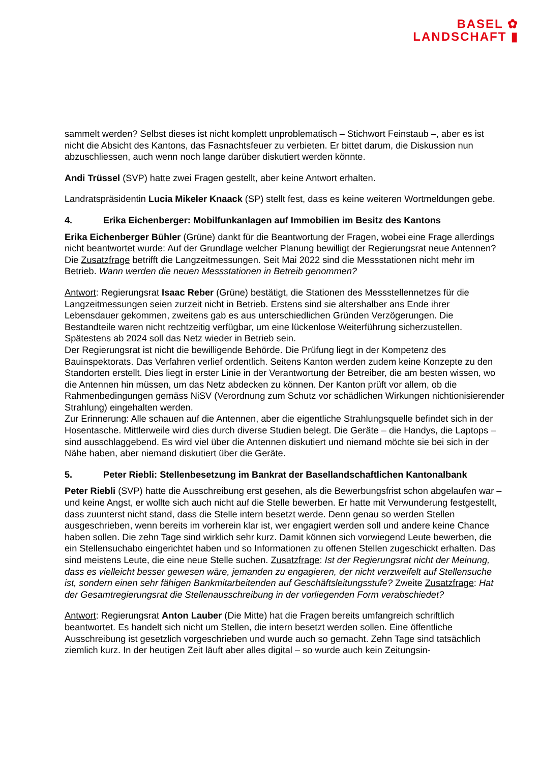BASEL ✿
LANDSCHAFT ▮
sammelt werden? Selbst dieses ist nicht komplett unproblematisch – Stichwort Feinstaub –, aber es ist nicht die Absicht des Kantons, das Fasnachtsfeuer zu verbieten. Er bittet darum, die Diskussion nun abzuschliessen, auch wenn noch lange darüber diskutiert werden könnte.
Andi Trüssel (SVP) hatte zwei Fragen gestellt, aber keine Antwort erhalten.
Landratspräsidentin Lucia Mikeler Knaack (SP) stellt fest, dass es keine weiteren Wortmeldungen gebe.
4. Erika Eichenberger: Mobilfunkanlagen auf Immobilien im Besitz des Kantons
Erika Eichenberger Bühler (Grüne) dankt für die Beantwortung der Fragen, wobei eine Frage allerdings nicht beantwortet wurde: Auf der Grundlage welcher Planung bewilligt der Regierungsrat neue Antennen?
Die Zusatzfrage betrifft die Langzeitmessungen. Seit Mai 2022 sind die Messstationen nicht mehr im Betrieb. Wann werden die neuen Messstationen in Betreib genommen?
Antwort: Regierungsrat Isaac Reber (Grüne) bestätigt, die Stationen des Messstellennetzes für die Langzeitmessungen seien zurzeit nicht in Betrieb. Erstens sind sie altershalber ans Ende ihrer Lebensdauer gekommen, zweitens gab es aus unterschiedlichen Gründen Verzögerungen. Die Bestandteile waren nicht rechtzeitig verfügbar, um eine lückenlose Weiterführung sicherzustellen. Spätestens ab 2024 soll das Netz wieder in Betrieb sein.
Der Regierungsrat ist nicht die bewilligende Behörde. Die Prüfung liegt in der Kompetenz des Bauinspektorats. Das Verfahren verlief ordentlich. Seitens Kanton werden zudem keine Konzepte zu den Standorten erstellt. Dies liegt in erster Linie in der Verantwortung der Betreiber, die am besten wissen, wo die Antennen hin müssen, um das Netz abdecken zu können. Der Kanton prüft vor allem, ob die Rahmenbedingungen gemäss NiSV (Verordnung zum Schutz vor schädlichen Wirkungen nichtionisierender Strahlung) eingehalten werden.
Zur Erinnerung: Alle schauen auf die Antennen, aber die eigentliche Strahlungsquelle befindet sich in der Hosentasche. Mittlerweile wird dies durch diverse Studien belegt. Die Geräte – die Handys, die Laptops – sind ausschlaggebend. Es wird viel über die Antennen diskutiert und niemand möchte sie bei sich in der Nähe haben, aber niemand diskutiert über die Geräte.
5. Peter Riebli: Stellenbesetzung im Bankrat der Basellandschaftlichen Kantonalbank
Peter Riebli (SVP) hatte die Ausschreibung erst gesehen, als die Bewerbungsfrist schon abgelaufen war – und keine Angst, er wollte sich auch nicht auf die Stelle bewerben. Er hatte mit Verwunderung festgestellt, dass zuunterst nicht stand, dass die Stelle intern besetzt werde. Denn genau so werden Stellen ausgeschrieben, wenn bereits im vorherein klar ist, wer engagiert werden soll und andere keine Chance haben sollen. Die zehn Tage sind wirklich sehr kurz. Damit können sich vorwiegend Leute bewerben, die ein Stellensuchabo eingerichtet haben und so Informationen zu offenen Stellen zugeschickt erhalten. Das sind meistens Leute, die eine neue Stelle suchen. Zusatzfrage: Ist der Regierungsrat nicht der Meinung, dass es vielleicht besser gewesen wäre, jemanden zu engagieren, der nicht verzweifelt auf Stellensuche ist, sondern einen sehr fähigen Bankmitarbeitenden auf Geschäftsleitungsstufe? Zweite Zusatzfrage: Hat der Gesamtregierungsrat die Stellenausschreibung in der vorliegenden Form verabschiedet?
Antwort: Regierungsrat Anton Lauber (Die Mitte) hat die Fragen bereits umfangreich schriftlich beantwortet. Es handelt sich nicht um Stellen, die intern besetzt werden sollen. Eine öffentliche Ausschreibung ist gesetzlich vorgeschrieben und wurde auch so gemacht. Zehn Tage sind tatsächlich ziemlich kurz. In der heutigen Zeit läuft aber alles digital – so wurde auch kein Zeitungsin-